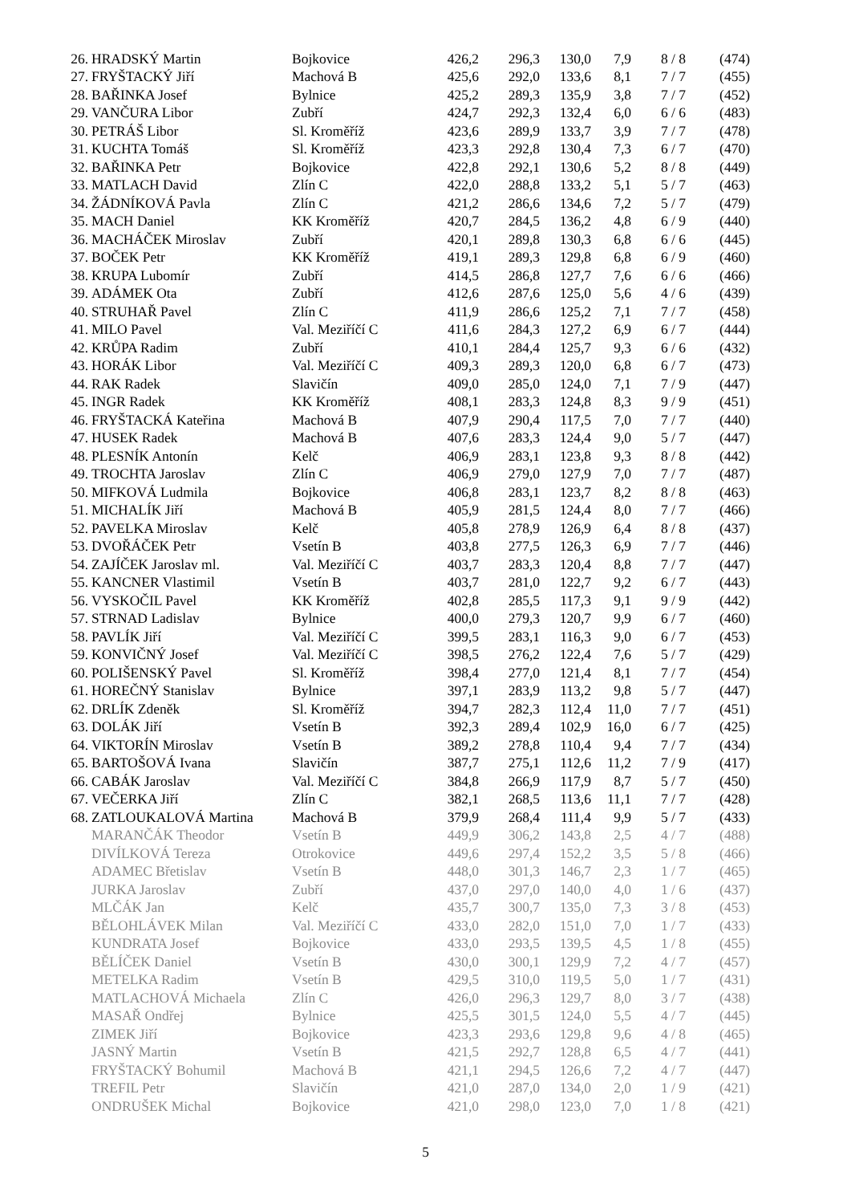| 26. | HRADSKÝ Martin | Bojkovice | 426,2 | 296,3 | 130,0 | 7,9 | 8 / 8 | (474) |
| 27. | FRYŠTACKÝ Jiří | Machová B | 425,6 | 292,0 | 133,6 | 8,1 | 7 / 7 | (455) |
| 28. | BAŘINKA Josef | Bylnice | 425,2 | 289,3 | 135,9 | 3,8 | 7 / 7 | (452) |
| 29. | VANČURA Libor | Zubří | 424,7 | 292,3 | 132,4 | 6,0 | 6 / 6 | (483) |
| 30. | PETRÁŠ Libor | Sl. Kroměříž | 423,6 | 289,9 | 133,7 | 3,9 | 7 / 7 | (478) |
| 31. | KUCHTA Tomáš | Sl. Kroměříž | 423,3 | 292,8 | 130,4 | 7,3 | 6 / 7 | (470) |
| 32. | BAŘINKA Petr | Bojkovice | 422,8 | 292,1 | 130,6 | 5,2 | 8 / 8 | (449) |
| 33. | MATLACH David | Zlín C | 422,0 | 288,8 | 133,2 | 5,1 | 5 / 7 | (463) |
| 34. | ŽÁDNÍKOVÁ Pavla | Zlín C | 421,2 | 286,6 | 134,6 | 7,2 | 5 / 7 | (479) |
| 35. | MACH Daniel | KK Kroměříž | 420,7 | 284,5 | 136,2 | 4,8 | 6 / 9 | (440) |
| 36. | MACHÁČEK Miroslav | Zubří | 420,1 | 289,8 | 130,3 | 6,8 | 6 / 6 | (445) |
| 37. | BOČEK Petr | KK Kroměříž | 419,1 | 289,3 | 129,8 | 6,8 | 6 / 9 | (460) |
| 38. | KRUPA Lubomír | Zubří | 414,5 | 286,8 | 127,7 | 7,6 | 6 / 6 | (466) |
| 39. | ADÁMEK Ota | Zubří | 412,6 | 287,6 | 125,0 | 5,6 | 4 / 6 | (439) |
| 40. | STRUHAŘ Pavel | Zlín C | 411,9 | 286,6 | 125,2 | 7,1 | 7 / 7 | (458) |
| 41. | MILO Pavel | Val. Meziříčí C | 411,6 | 284,3 | 127,2 | 6,9 | 6 / 7 | (444) |
| 42. | KRŮPA Radim | Zubří | 410,1 | 284,4 | 125,7 | 9,3 | 6 / 6 | (432) |
| 43. | HORÁK Libor | Val. Meziříčí C | 409,3 | 289,3 | 120,0 | 6,8 | 6 / 7 | (473) |
| 44. | RAK Radek | Slavičín | 409,0 | 285,0 | 124,0 | 7,1 | 7 / 9 | (447) |
| 45. | INGR Radek | KK Kroměříž | 408,1 | 283,3 | 124,8 | 8,3 | 9 / 9 | (451) |
| 46. | FRYŠTACKÁ Kateřina | Machová B | 407,9 | 290,4 | 117,5 | 7,0 | 7 / 7 | (440) |
| 47. | HUSEK Radek | Machová B | 407,6 | 283,3 | 124,4 | 9,0 | 5 / 7 | (447) |
| 48. | PLESNÍK Antonín | Kelč | 406,9 | 283,1 | 123,8 | 9,3 | 8 / 8 | (442) |
| 49. | TROCHTA Jaroslav | Zlín C | 406,9 | 279,0 | 127,9 | 7,0 | 7 / 7 | (487) |
| 50. | MIFKOVÁ Ludmila | Bojkovice | 406,8 | 283,1 | 123,7 | 8,2 | 8 / 8 | (463) |
| 51. | MICHALÍK Jiří | Machová B | 405,9 | 281,5 | 124,4 | 8,0 | 7 / 7 | (466) |
| 52. | PAVELKA Miroslav | Kelč | 405,8 | 278,9 | 126,9 | 6,4 | 8 / 8 | (437) |
| 53. | DVOŘÁČEK Petr | Vsetín B | 403,8 | 277,5 | 126,3 | 6,9 | 7 / 7 | (446) |
| 54. | ZAJÍČEK Jaroslav ml. | Val. Meziříčí C | 403,7 | 283,3 | 120,4 | 8,8 | 7 / 7 | (447) |
| 55. | KANCNER Vlastimil | Vsetín B | 403,7 | 281,0 | 122,7 | 9,2 | 6 / 7 | (443) |
| 56. | VYSKOČIL Pavel | KK Kroměříž | 402,8 | 285,5 | 117,3 | 9,1 | 9 / 9 | (442) |
| 57. | STRNAD Ladislav | Bylnice | 400,0 | 279,3 | 120,7 | 9,9 | 6 / 7 | (460) |
| 58. | PAVLÍK Jiří | Val. Meziříčí C | 399,5 | 283,1 | 116,3 | 9,0 | 6 / 7 | (453) |
| 59. | KONVIČNÝ Josef | Val. Meziříčí C | 398,5 | 276,2 | 122,4 | 7,6 | 5 / 7 | (429) |
| 60. | POLIŠENSKÝ Pavel | Sl. Kroměříž | 398,4 | 277,0 | 121,4 | 8,1 | 7 / 7 | (454) |
| 61. | HOREČNÝ Stanislav | Bylnice | 397,1 | 283,9 | 113,2 | 9,8 | 5 / 7 | (447) |
| 62. | DRLÍK Zdeněk | Sl. Kroměříž | 394,7 | 282,3 | 112,4 | 11,0 | 7 / 7 | (451) |
| 63. | DOLÁK Jiří | Vsetín B | 392,3 | 289,4 | 102,9 | 16,0 | 6 / 7 | (425) |
| 64. | VIKTORÍN Miroslav | Vsetín B | 389,2 | 278,8 | 110,4 | 9,4 | 7 / 7 | (434) |
| 65. | BARTOŠOVÁ Ivana | Slavičín | 387,7 | 275,1 | 112,6 | 11,2 | 7 / 9 | (417) |
| 66. | CABÁK Jaroslav | Val. Meziříčí C | 384,8 | 266,9 | 117,9 | 8,7 | 5 / 7 | (450) |
| 67. | VEČERKA Jiří | Zlín C | 382,1 | 268,5 | 113,6 | 11,1 | 7 / 7 | (428) |
| 68. | ZATLOUKALOVÁ Martina | Machová B | 379,9 | 268,4 | 111,4 | 9,9 | 5 / 7 | (433) |
| | MARANČÁK Theodor | Vsetín B | 449,9 | 306,2 | 143,8 | 2,5 | 4 / 7 | (488) |
| | DIVÍLKOVÁ Tereza | Otrokovice | 449,6 | 297,4 | 152,2 | 3,5 | 5 / 8 | (466) |
| | ADAMEC Břetislav | Vsetín B | 448,0 | 301,3 | 146,7 | 2,3 | 1 / 7 | (465) |
| | JURKA Jaroslav | Zubří | 437,0 | 297,0 | 140,0 | 4,0 | 1 / 6 | (437) |
| | MLČÁK Jan | Kelč | 435,7 | 300,7 | 135,0 | 7,3 | 3 / 8 | (453) |
| | BĚLOHLÁVEK Milan | Val. Meziříčí C | 433,0 | 282,0 | 151,0 | 7,0 | 1 / 7 | (433) |
| | KUNDRATA Josef | Bojkovice | 433,0 | 293,5 | 139,5 | 4,5 | 1 / 8 | (455) |
| | BĚLÍČEK Daniel | Vsetín B | 430,0 | 300,1 | 129,9 | 7,2 | 4 / 7 | (457) |
| | METELKA Radim | Vsetín B | 429,5 | 310,0 | 119,5 | 5,0 | 1 / 7 | (431) |
| | MATLACHOVÁ Michaela | Zlín C | 426,0 | 296,3 | 129,7 | 8,0 | 3 / 7 | (438) |
| | MASAŘ Ondřej | Bylnice | 425,5 | 301,5 | 124,0 | 5,5 | 4 / 7 | (445) |
| | ZIMEK Jiří | Bojkovice | 423,3 | 293,6 | 129,8 | 9,6 | 4 / 8 | (465) |
| | JASNÝ Martin | Vsetín B | 421,5 | 292,7 | 128,8 | 6,5 | 4 / 7 | (441) |
| | FRYŠTACKÝ Bohumil | Machová B | 421,1 | 294,5 | 126,6 | 7,2 | 4 / 7 | (447) |
| | TREFIL Petr | Slavičín | 421,0 | 287,0 | 134,0 | 2,0 | 1 / 9 | (421) |
| | ONDRUŠEK Michal | Bojkovice | 421,0 | 298,0 | 123,0 | 7,0 | 1 / 8 | (421) |
5